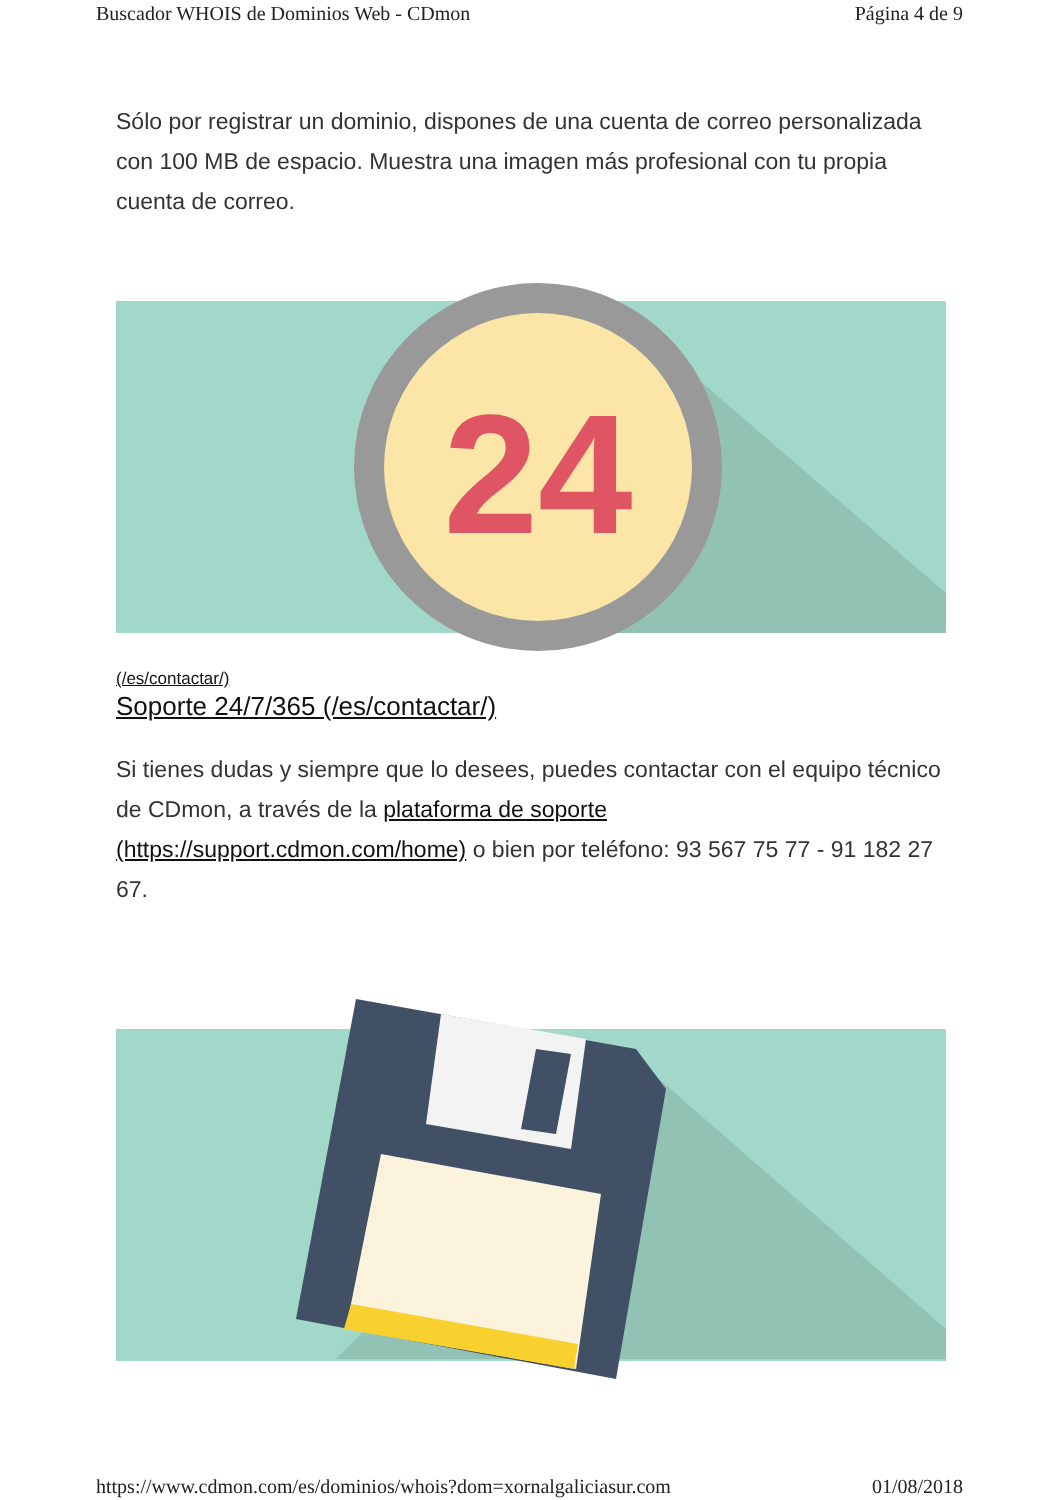Buscador WHOIS de Dominios Web - CDmon Página 4 de 9
Sólo por registrar un dominio, dispones de una cuenta de correo personalizada con 100 MB de espacio. Muestra una imagen más profesional con tu propia cuenta de correo.
24
(/es/contactar/)
Soporte 24/7/365 (/es/contactar/)
Si tienes dudas y siempre que lo desees, puedes contactar con el equipo técnico de CDmon, a través de la plataforma de soporte (https://support.cdmon.com/home) o bien por teléfono: 93 567 75 77 - 91 182 27 67.
https://www.cdmon.com/es/dominios/whois?dom=xornalgaliciasur.com 01/08/2018